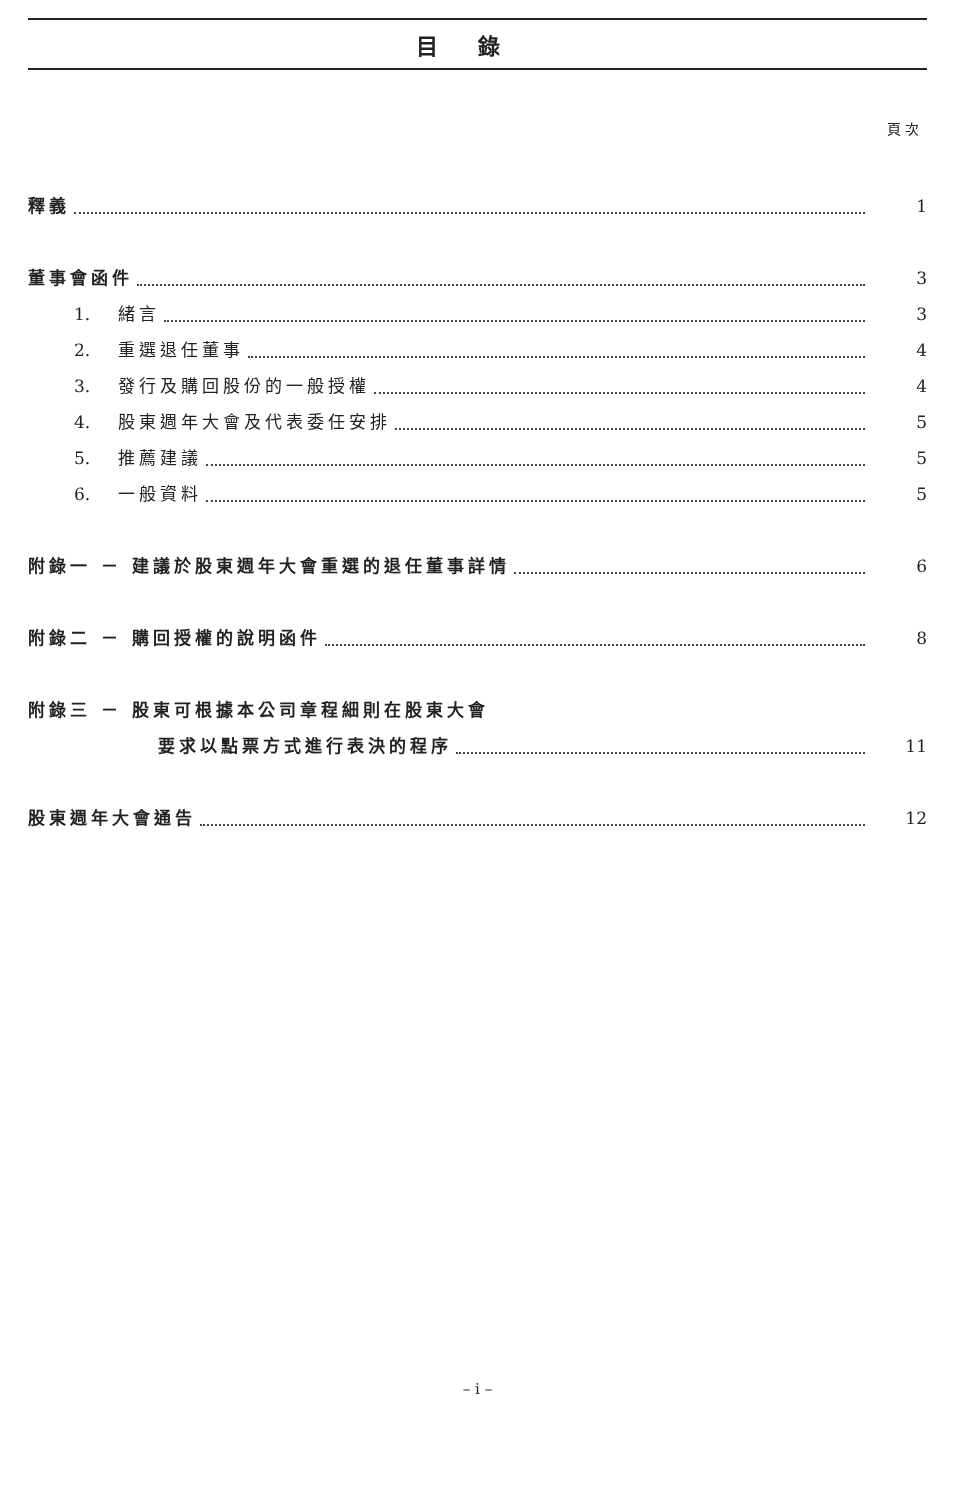目錄
頁次
釋義 1
董事會函件 3
1. 緒言 3
2. 重選退任董事 4
3. 發行及購回股份的一般授權 4
4. 股東週年大會及代表委任安排 5
5. 推薦建議 5
6. 一般資料 5
附錄一 － 建議於股東週年大會重選的退任董事詳情 6
附錄二 － 購回授權的說明函件 8
附錄三 － 股東可根據本公司章程細則在股東大會
要求以點票方式進行表決的程序 11
股東週年大會通告 12
– i –